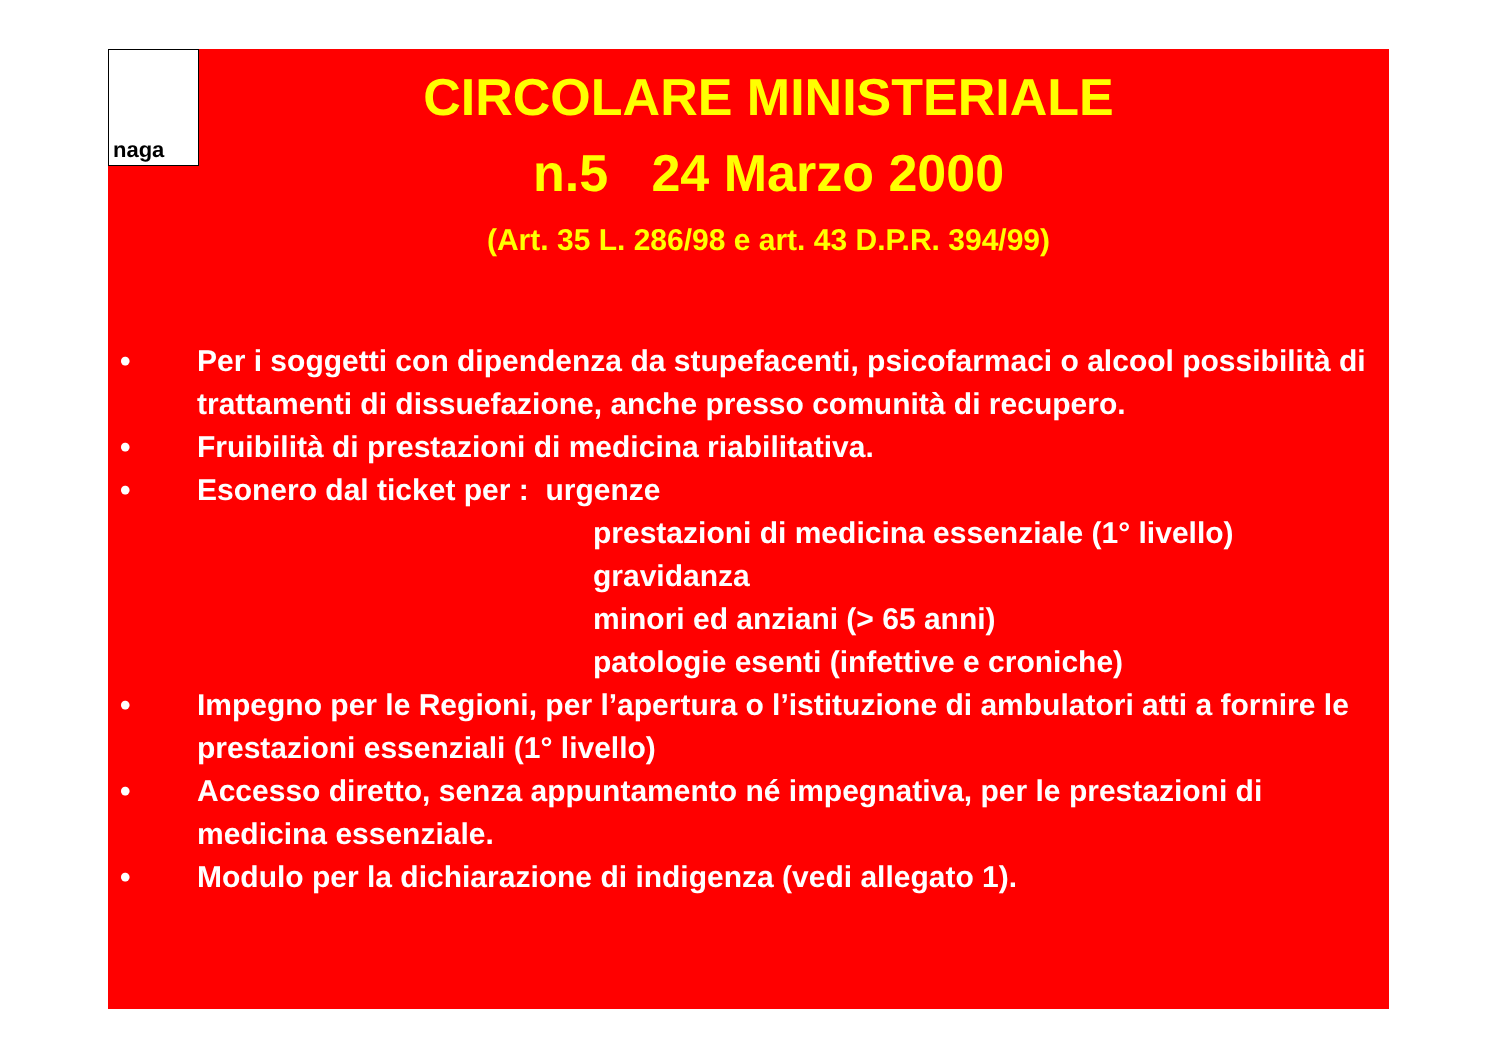naga
CIRCOLARE MINISTERIALE
n.5 24 Marzo 2000
(Art. 35 L. 286/98 e art. 43 D.P.R. 394/99)
• Per i soggetti con dipendenza da stupefacenti, psicofarmaci o alcool possibilità di trattamenti di dissuefazione, anche presso comunità di recupero.
• Fruibilità di prestazioni di medicina riabilitativa.
• Esonero dal ticket per : urgenze
prestazioni di medicina essenziale (1° livello)
gravidanza
minori ed anziani (> 65 anni)
patologie esenti (infettive e croniche)
• Impegno per le Regioni, per l’apertura o l’istituzione di ambulatori atti a fornire le prestazioni essenziali (1° livello)
• Accesso diretto, senza appuntamento né impegnativa, per le prestazioni di medicina essenziale.
• Modulo per la dichiarazione di indigenza (vedi allegato 1).